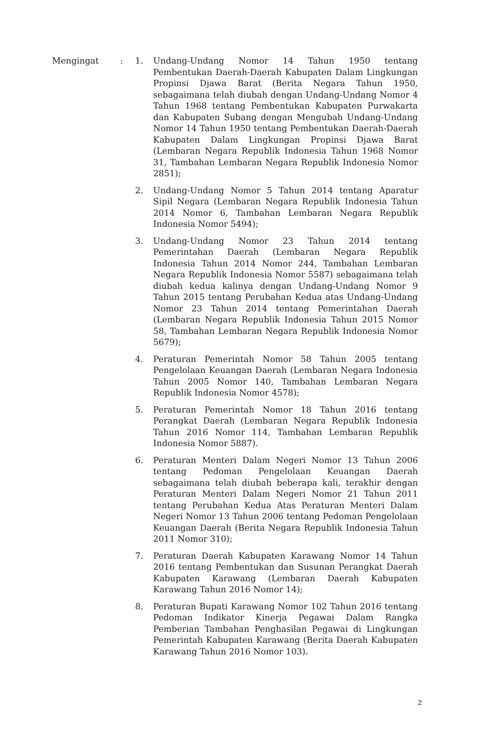Mengingat : 1. Undang-Undang Nomor 14 Tahun 1950 tentang Pembentukan Daerah-Daerah Kabupaten Dalam Lingkungan Propinsi Djawa Barat (Berita Negara Tahun 1950, sebagaimana telah diubah dengan Undang-Undang Nomor 4 Tahun 1968 tentang Pembentukan Kabupaten Purwakarta dan Kabupaten Subang dengan Mengubah Undang-Undang Nomor 14 Tahun 1950 tentang Pembentukan Daerah-Daerah Kabupaten Dalam Lingkungan Propinsi Djawa Barat (Lembaran Negara Republik Indonesia Tahun 1968 Nomor 31, Tambahan Lembaran Negara Republik Indonesia Nomor 2851);
2. Undang-Undang Nomor 5 Tahun 2014 tentang Aparatur Sipil Negara (Lembaran Negara Republik Indonesia Tahun 2014 Nomor 6, Tambahan Lembaran Negara Republik Indonesia Nomor 5494);
3. Undang-Undang Nomor 23 Tahun 2014 tentang Pemerintahan Daerah (Lembaran Negara Republik Indonesia Tahun 2014 Nomor 244, Tambahan Lembaran Negara Republik Indonesia Nomor 5587) sebagaimana telah diubah kedua kalinya dengan Undang-Undang Nomor 9 Tahun 2015 tentang Perubahan Kedua atas Undang-Undang Nomor 23 Tahun 2014 tentang Pemerintahan Daerah (Lembaran Negara Republik Indonesia Tahun 2015 Nomor 58, Tambahan Lembaran Negara Republik Indonesia Nomor 5679);
4. Peraturan Pemerintah Nomor 58 Tahun 2005 tentang Pengelolaan Keuangan Daerah (Lembaran Negara Indonesia Tahun 2005 Nomor 140, Tambahan Lembaran Negara Republik Indonesia Nomor 4578);
5. Peraturan Pemerintah Nomor 18 Tahun 2016 tentang Perangkat Daerah (Lembaran Negara Republik Indonesia Tahun 2016 Nomor 114, Tambahan Lembaran Republik Indonesia Nomor 5887).
6. Peraturan Menteri Dalam Negeri Nomor 13 Tahun 2006 tentang Pedoman Pengelolaan Keuangan Daerah sebagaimana telah diubah beberapa kali, terakhir dengan Peraturan Menteri Dalam Negeri Nomor 21 Tahun 2011 tentang Perubahan Kedua Atas Peraturan Menteri Dalam Negeri Nomor 13 Tahun 2006 tentang Pedoman Pengelolaan Keuangan Daerah (Berita Negara Republik Indonesia Tahun 2011 Nomor 310);
7. Peraturan Daerah Kabupaten Karawang Nomor 14 Tahun 2016 tentang Pembentukan dan Susunan Perangkat Daerah Kabupaten Karawang (Lembaran Daerah Kabupaten Karawang Tahun 2016 Nomor 14);
8. Peraturan Bupati Karawang Nomor 102 Tahun 2016 tentang Pedoman Indikator Kinerja Pegawai Dalam Rangka Pemberian Tambahan Penghasilan Pegawai di Lingkungan Pemerintah Kabupaten Karawang (Berita Daerah Kabupaten Karawang Tahun 2016 Nomor 103).
2